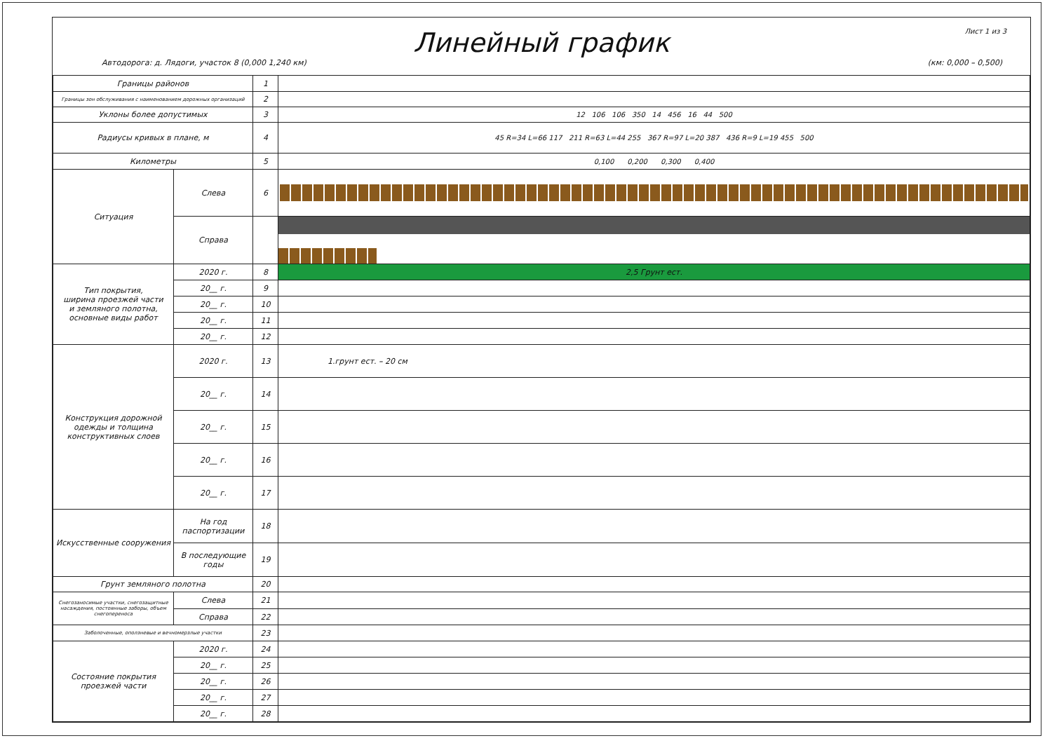Лист 1 из 3
Линейный график
Автодорога: д. Лядоги, участок 8 (0,000 1,240 км) (км: 0,000 – 0,500)
| Границы районов | | 1 | |
| Границы зон обслуживания с наименованием дорожных организаций | | 2 | |
| Уклоны более допустимых | | 3 | 12 106 106 350 14 456 16 44 500 |
| Радиусы кривых в плане, м | | 4 | 45 R=34 L=66 117 211 R=63 L=44 255 367 R=97 L=20 387 436 R=9 L=19 455 500 |
| Километры | | 5 | 0,100 0,200 0,300 0,400 |
| Ситуация | Слева | 6 | |
| | Справа | | |
| Тип покрытия, ширина проезжей части и земляного полотна, основные виды работ | 2020 г. | 8 | 2,5 Грунт ест. |
| | 20__ г. | 9 | |
| | 20__ г. | 10 | |
| | 20__ г. | 11 | |
| | 20__ г. | 12 | |
| Конструкция дорожной одежды и толщина конструктивных слоев | 2020 г. | 13 | 1.грунт ест. – 20 см |
| | 20__ г. | 14 | |
| | 20__ г. | 15 | |
| | 20__ г. | 16 | |
| | 20__ г. | 17 | |
| Искусственные сооружения | На год паспортизации | 18 | |
| | В последующие годы | 19 | |
| Грунт земляного полотна | | 20 | |
| Снегозаносимые участки, снегозащитные насаждения, постоянные заборы, объем снегопереноса | Слева | 21 | |
| | Справа | 22 | |
| Заболоченные, оползневые и вечномерзлые участки | | 23 | |
| Состояние покрытия проезжей части | 2020 г. | 24 | |
| | 20__ г. | 25 | |
| | 20__ г. | 26 | |
| | 20__ г. | 27 | |
| | 20__ г. | 28 | |